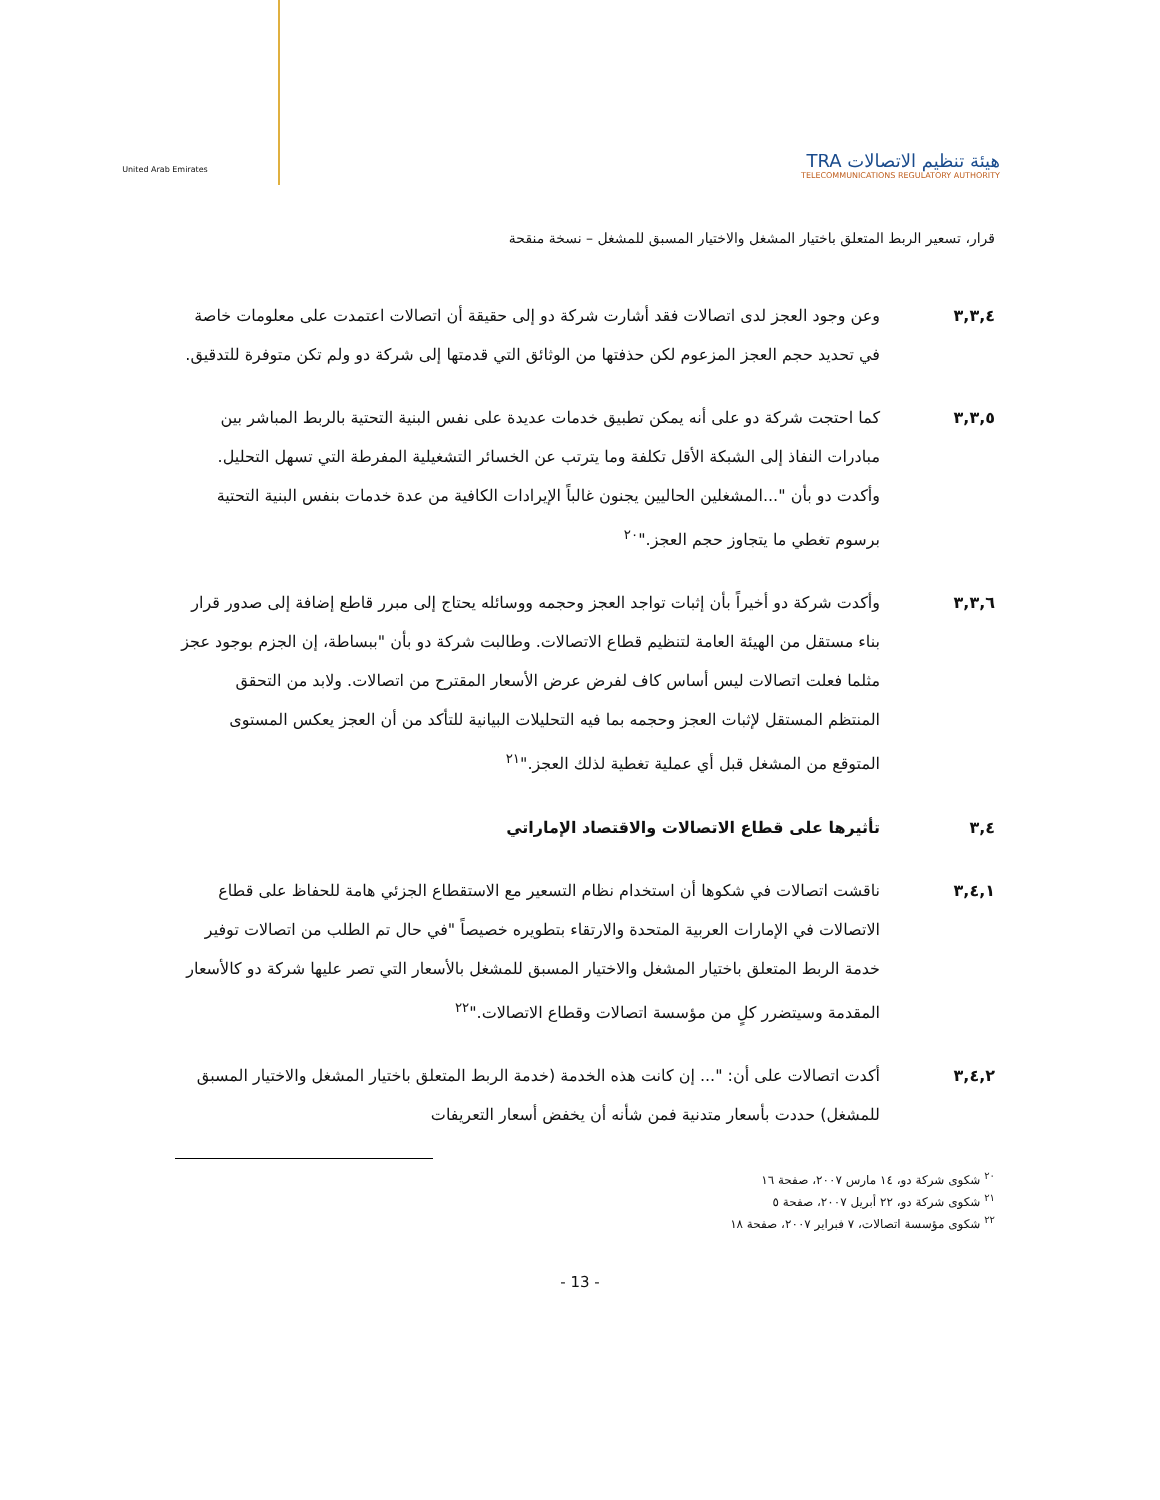United Arab Emirates
TRA هيئة تنظيم الاتصالات
TELECOMMUNICATIONS REGULATORY AUTHORITY
قرار، تسعير الربط المتعلق باختيار المشغل والاختيار المسبق للمشغل – نسخة منقحة
٣,٣,٤ وعن وجود العجز لدى اتصالات فقد أشارت شركة دو إلى حقيقة أن اتصالات اعتمدت على معلومات خاصة في تحديد حجم العجز المزعوم لكن حذفتها من الوثائق التي قدمتها إلى شركة دو ولم تكن متوفرة للتدقيق.
٣,٣,٥ كما احتجت شركة دو على أنه يمكن تطبيق خدمات عديدة على نفس البنية التحتية بالربط المباشر بين مبادرات النفاذ إلى الشبكة الأقل تكلفة وما يترتب عن الخسائر التشغيلية المفرطة التي تسهل التحليل. وأكدت دو بأن "...المشغلين الحاليين يجنون غالباً الإيرادات الكافية من عدة خدمات بنفس البنية التحتية برسوم تغطي ما يتجاوز حجم العجز."<sup>٢٠</sup>
٣,٣,٦ وأكدت شركة دو أخيراً بأن إثبات تواجد العجز وحجمه ووسائله يحتاج إلى مبرر قاطع إضافة إلى صدور قرار بناء مستقل من الهيئة العامة لتنظيم قطاع الاتصالات. وطالبت شركة دو بأن "ببساطة، إن الجزم بوجود عجز مثلما فعلت اتصالات ليس أساس كاف لفرض عرض الأسعار المقترح من اتصالات. ولابد من التحقق المنتظم المستقل لإثبات العجز وحجمه بما فيه التحليلات البيانية للتأكد من أن العجز يعكس المستوى المتوقع من المشغل قبل أي عملية تغطية لذلك العجز."<sup>٢١</sup>
٣,٤ تأثيرها على قطاع الاتصالات والاقتصاد الإماراتي
٣,٤,١ ناقشت اتصالات في شكوها أن استخدام نظام التسعير مع الاستقطاع الجزئي هامة للحفاظ على قطاع الاتصالات في الإمارات العربية المتحدة والارتقاء بتطويره خصيصاً "في حال تم الطلب من اتصالات توفير خدمة الربط المتعلق باختيار المشغل والاختيار المسبق للمشغل بالأسعار التي تصر عليها شركة دو كالأسعار المقدمة وسيتضرر كلٍ من مؤسسة اتصالات وقطاع الاتصالات."<sup>٢٢</sup>
٣,٤,٢ أكدت اتصالات على أن: "... إن كانت هذه الخدمة (خدمة الربط المتعلق باختيار المشغل والاختيار المسبق للمشغل) حددت بأسعار متدنية فمن شأنه أن يخفض أسعار التعريفات
<sup>٢٠</sup> شكوى شركة دو، ١٤ مارس ٢٠٠٧، صفحة ١٦
<sup>٢١</sup> شكوى شركة دو، ٢٢ أبريل ٢٠٠٧، صفحة ٥
<sup>٢٢</sup> شكوى مؤسسة اتصالات، ٧ فبراير ٢٠٠٧، صفحة ١٨
- 13 -